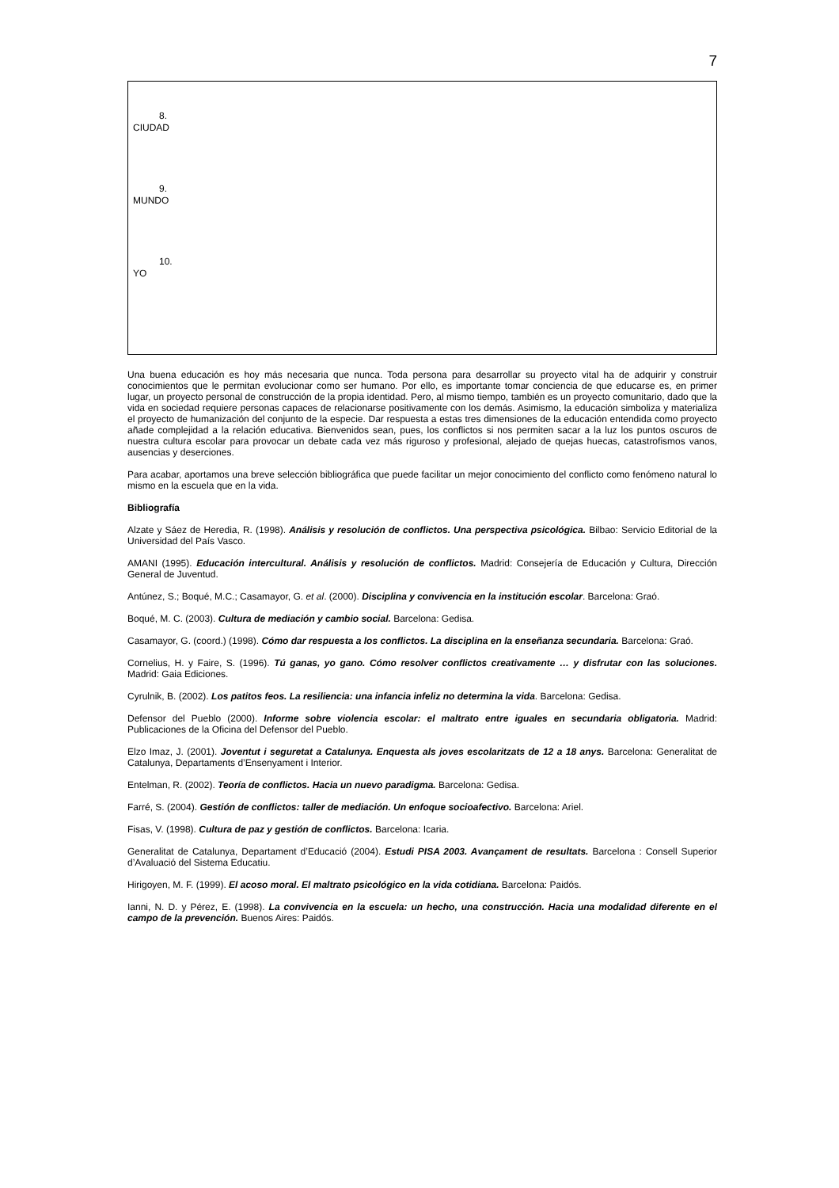7
8.
CIUDAD
9.
MUNDO
10.
YO
Una buena educación es hoy más necesaria que nunca. Toda persona para desarrollar su proyecto vital ha de adquirir y construir conocimientos que le permitan evolucionar como ser humano. Por ello, es importante tomar conciencia de que educarse es, en primer lugar, un proyecto personal de construcción de la propia identidad. Pero, al mismo tiempo, también es un proyecto comunitario, dado que la vida en sociedad requiere personas capaces de relacionarse positivamente con los demás. Asimismo, la educación simboliza y materializa el proyecto de humanización del conjunto de la especie. Dar respuesta a estas tres dimensiones de la educación entendida como proyecto añade complejidad a la relación educativa. Bienvenidos sean, pues, los conflictos si nos permiten sacar a la luz los puntos oscuros de nuestra cultura escolar para provocar un debate cada vez más riguroso y profesional, alejado de quejas huecas, catastrofismos vanos, ausencias y deserciones.
Para acabar, aportamos una breve selección bibliográfica que puede facilitar un mejor conocimiento del conflicto como fenómeno natural lo mismo en la escuela que en la vida.
Bibliografía
Alzate y Sáez de Heredia, R. (1998). Análisis y resolución de conflictos. Una perspectiva psicológica. Bilbao: Servicio Editorial de la Universidad del País Vasco.
AMANI (1995). Educación intercultural. Análisis y resolución de conflictos. Madrid: Consejería de Educación y Cultura, Dirección General de Juventud.
Antúnez, S.; Boqué, M.C.; Casamayor, G. et al. (2000). Disciplina y convivencia en la institución escolar. Barcelona: Graó.
Boqué, M. C. (2003). Cultura de mediación y cambio social. Barcelona: Gedisa.
Casamayor, G. (coord.) (1998). Cómo dar respuesta a los conflictos. La disciplina en la enseñanza secundaria. Barcelona: Graó.
Cornelius, H. y Faire, S. (1996). Tú ganas, yo gano. Cómo resolver conflictos creativamente … y disfrutar con las soluciones. Madrid: Gaia Ediciones.
Cyrulnik, B. (2002). Los patitos feos. La resiliencia: una infancia infeliz no determina la vida. Barcelona: Gedisa.
Defensor del Pueblo (2000). Informe sobre violencia escolar: el maltrato entre iguales en secundaria obligatoria. Madrid: Publicaciones de la Oficina del Defensor del Pueblo.
Elzo Imaz, J. (2001). Joventut i seguretat a Catalunya. Enquesta als joves escolaritzats de 12 a 18 anys. Barcelona: Generalitat de Catalunya, Departaments d’Ensenyament i Interior.
Entelman, R. (2002). Teoría de conflictos. Hacia un nuevo paradigma. Barcelona: Gedisa.
Farré, S. (2004). Gestión de conflictos: taller de mediación. Un enfoque socioafectivo. Barcelona: Ariel.
Fisas, V. (1998). Cultura de paz y gestión de conflictos. Barcelona: Icaria.
Generalitat de Catalunya, Departament d’Educació (2004). Estudi PISA 2003. Avançament de resultats. Barcelona : Consell Superior d’Avaluació del Sistema Educatiu.
Hirigoyen, M. F. (1999). El acoso moral. El maltrato psicológico en la vida cotidiana. Barcelona: Paidós.
Ianni, N. D. y Pérez, E. (1998). La convivencia en la escuela: un hecho, una construcción. Hacia una modalidad diferente en el campo de la prevención. Buenos Aires: Paidós.